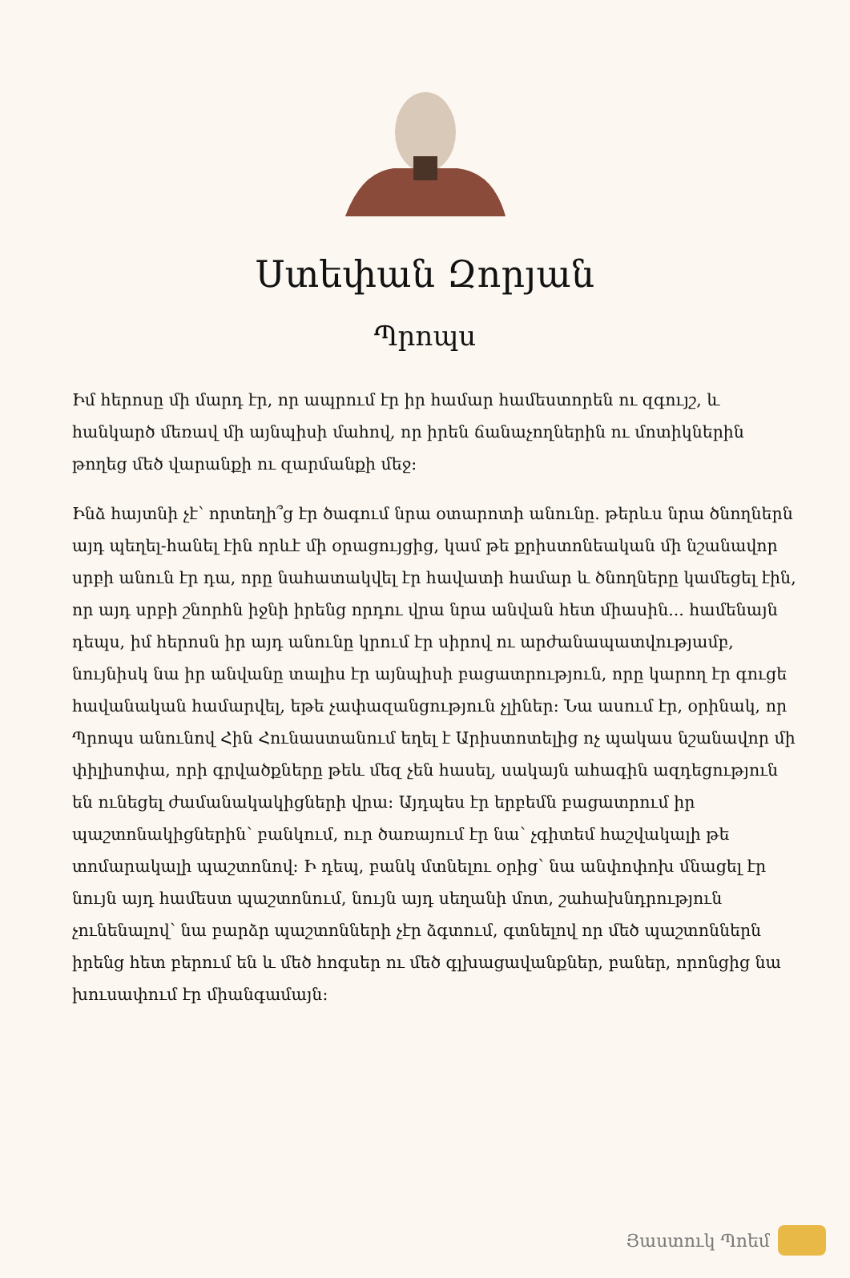Ստեփան Զորյան
Պրոպս
Իմ հերոսը մի մարդ էր, որ ապրում էր իր համար համեստորեն ու զգույշ, և հանկարծ մեռավ մի այնպիսի մահով, որ իրեն ճանաչողներին ու մոտիկներին թողեց մեծ վարանքի ու զարմանքի մեջ:
Ինձ հայտնի չէ՝ որտեղի՞ց էր ծագում նրա օտարոտի անունը. թերևս նրա ծնողներն այդ պեղել-հանել էին որևէ մի օրացույցից, կամ թե քրիստոնեական մի նշանավոր սրբի անուն էր դա, որը նահատակվել էր հավատի համար և ծնողները կամեցել էին, որ այդ սրբի շնորհն իջնի իրենց որդու վրա նրա անվան հետ միասին... համենայն դեպս, իմ հերոսն իր այդ անունը կրում էր սիրով ու արժանապատվությամբ, նույնիսկ նա իր անվանը տալիս էր այնպիսի բացատրություն, որը կարող էր գուցե հավանական համարվել, եթե չափազանցություն չլիներ: Նա ասում էր, օրինակ, որ Պրոպս անունով Հին Հունաստանում եղել է Արիստոտելից ոչ պակաս նշանավոր մի փիլիսոփա, որի գրվածքները թեև մեզ չեն հասել, սակայն ահագին ազդեցություն են ունեցել ժամանակակիցների վրա: Այդպես էր երբեմն բացատրում իր պաշտոնակիցներին՝ բանկում, ուր ծառայում էր նա՝ չգիտեմ հաշվակալի թե տոմարակալի պաշտոնով: Ի դեպ, բանկ մտնելու օրից՝ նա անփոփոխ մնացել էր նույն այդ համեստ պաշտոնում, նույն այդ սեղանի մոտ, շահախնդրություն չունենալով՝ նա բարձր պաշտոնների չէր ձգտում, գտնելով որ մեծ պաշտոններն իրենց հետ բերում են և մեծ հոգսեր ու մեծ գլխացավանքներ, բաներ, որոնցից նա խուսափում էր միանգամայն:
Յաստուկ Պոեմ